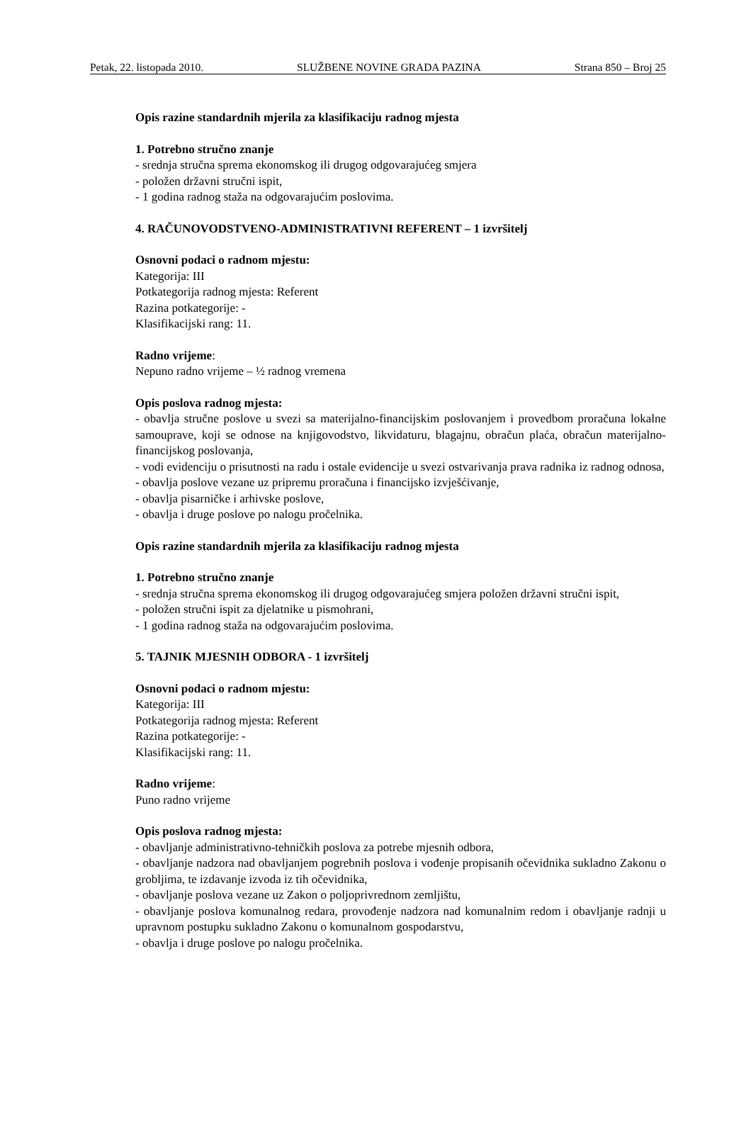Petak, 22. listopada 2010. SLUŽBENE NOVINE GRADA PAZINA Strana 850 – Broj 25
Opis razine standardnih mjerila za klasifikaciju radnog mjesta
1. Potrebno stručno znanje
- srednja stručna sprema ekonomskog ili drugog odgovarajućeg smjera
- položen državni stručni ispit,
- 1 godina radnog staža na odgovarajućim poslovima.
4. RAČUNOVODSTVENO-ADMINISTRATIVNI REFERENT – 1 izvršitelj
Osnovni podaci o radnom mjestu:
Kategorija: III
Potkategorija radnog mjesta: Referent
Razina potkategorije: -
Klasifikacijski rang: 11.
Radno vrijeme:
Nepuno radno vrijeme – ½ radnog vremena
Opis poslova radnog mjesta:
- obavlja stručne poslove u svezi sa materijalno-financijskim poslovanjem i provedbom proračuna lokalne samouprave, koji se odnose na knjigovodstvo, likvidaturu, blagajnu, obračun plaća, obračun materijalno-financijskog poslovanja,
- vodi evidenciju o prisutnosti na radu i ostale evidencije u svezi ostvarivanja prava radnika iz radnog odnosa,
- obavlja poslove vezane uz pripremu proračuna i financijsko izvješćivanje,
- obavlja pisarničke i arhivske poslove,
- obavlja i druge poslove po nalogu pročelnika.
Opis razine standardnih mjerila za klasifikaciju radnog mjesta
1. Potrebno stručno znanje
- srednja stručna sprema ekonomskog ili drugog odgovarajućeg smjera položen državni stručni ispit,
- položen stručni ispit za djelatnike u pismohrani,
- 1 godina radnog staža na odgovarajućim poslovima.
5. TAJNIK MJESNIH ODBORA - 1 izvršitelj
Osnovni podaci o radnom mjestu:
Kategorija: III
Potkategorija radnog mjesta: Referent
Razina potkategorije: -
Klasifikacijski rang: 11.
Radno vrijeme:
Puno radno vrijeme
Opis poslova radnog mjesta:
- obavljanje administrativno-tehničkih poslova za potrebe mjesnih odbora,
- obavljanje nadzora nad obavljanjem pogrebnih poslova i vođenje propisanih očevidnika sukladno Zakonu o grobljima, te izdavanje izvoda iz tih očevidnika,
- obavljanje poslova vezane uz Zakon o poljoprivrednom zemljištu,
- obavljanje poslova komunalnog redara, provođenje nadzora nad komunalnim redom i obavljanje radnji u upravnom postupku sukladno Zakonu o komunalnom gospodarstvu,
- obavlja i druge poslove po nalogu pročelnika.